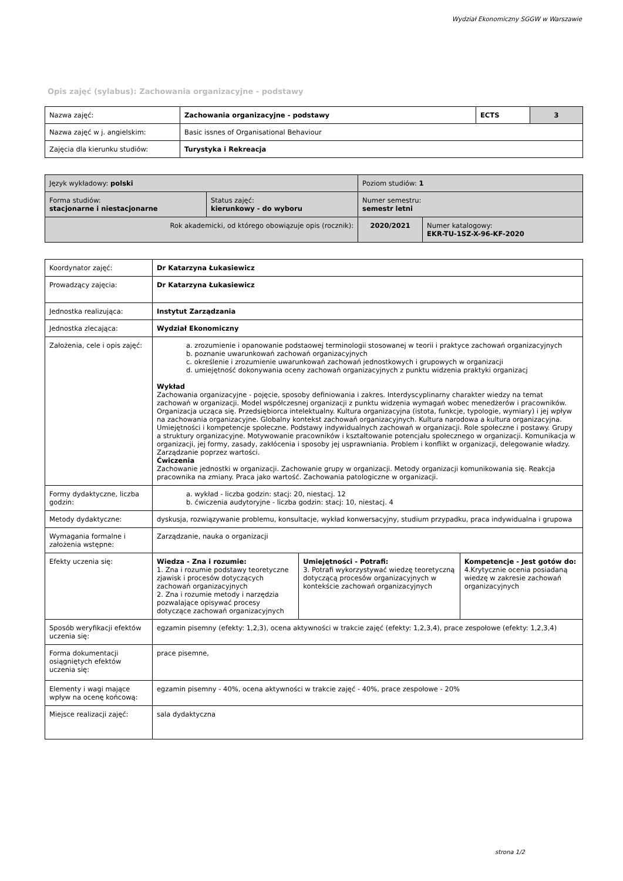Wydział Ekonomiczny SGGW w Warszawie
Opis zajęć (sylabus): Zachowania organizacyjne - podstawy
| Nazwa zajęć: | Zachowania organizacyjne - podstawy | ECTS | 3 |
| Nazwa zajęć w j. angielskim: | Basic issnes of Organisational Behaviour | | |
| Zajęcia dla kierunku studiów: | Turystyka i Rekreacja | | |
| Język wykładowy: polski | | Poziom studiów: 1 | |
| Forma studiów: stacjonarne i niestacjonarne | Status zajęć: kierunkowy - do wyboru | Numer semestru: semestr letni | |
| Rok akademicki, od którego obowiązuje opis (rocznik): | | 2020/2021 | Numer katalogowy: EKR-TU-1SZ-X-96-KF-2020 |
| Koordynator zajęć: | Dr Katarzyna Łukasiewicz | | |
| Prowadzący zajęcia: | Dr Katarzyna Łukasiewicz | | |
| Jednostka realizująca: | Instytut Zarządzania | | |
| Jednostka zlecająca: | Wydział Ekonomiczny | | |
| Założenia, cele i opis zajęć: | a. zrozumienie i opanowanie podstaowej terminologii stosowanej w teorii i praktyce zachowań organizacyjnych b. poznanie uwarunkowań zachowań organizacyjnych c. określenie i zrozumienie uwarunkowań zachowań jednostkowych i grupowych w organizacji d. umiejętność dokonywania oceny zachowań organizacyjnych z punktu widzenia praktyki organizacj Wykład Zachowania organizacyjne - pojęcie, sposoby definiowania i zakres. Interdyscyplinarny charakter wiedzy na temat zachowań w organizacji. Model współczesnej organizacji z punktu widzenia wymagań wobec menedżerów i pracowników. Organizacja ucząca się. Przedsiębiorca intelektualny. Kultura organizacyjna (istota, funkcje, typologie, wymiary) i jej wpływ na zachowania organizacyjne. Globalny kontekst zachowań organizacyjnych. Kultura narodowa a kultura organizacyjna. Umiejętności i kompetencje społeczne. Podstawy indywidualnych zachowań w organizacji. Role społeczne i postawy. Grupy a struktury organizacyjne. Motywowanie pracowników i kształtowanie potencjału społecznego w organizacji. Komunikacja w organizacji, jej formy, zasady, zakłócenia i sposoby jej usprawniania. Problem i konflikt w organizacji, delegowanie władzy. Zarządzanie poprzez wartości. Ćwiczenia Zachowanie jednostki w organizacji. Zachowanie grupy w organizacji. Metody organizacji komunikowania się. Reakcja pracownika na zmiany. Praca jako wartość. Zachowania patologiczne w organizacji. | | |
| Formy dydaktyczne, liczba godzin: | a. wykład - liczba godzin: stacj: 20, niestacj. 12 b. ćwiczenia audytoryjne - liczba godzin: stacj: 10, niestacj. 4 | | |
| Metody dydaktyczne: | dyskusja, rozwiązywanie problemu, konsultacje, wykład konwersacyjny, studium przypadku, praca indywidualna i grupowa | | |
| Wymagania formalne i założenia wstępne: | Zarządzanie, nauka o organizacji | | |
| Efekty uczenia się: | Wiedza - Zna i rozumie: 1. Zna i rozumie podstawy teoretyczne zjawisk i procesów dotyczących zachowań organizacyjnych 2. Zna i rozumie metody i narzędzia pozwalające opisywać procesy dotyczące zachowań organizacyjnych | Umiejętności - Potrafi: 3. Potrafi wykorzystywać wiedzę teoretyczną dotyczącą procesów organizacyjnych w kontekście zachowań organizacyjnych | Kompetencje - Jest gotów do: 4.Krytycznie ocenia posiadaną wiedzę w zakresie zachowań organizacyjnych |
| Sposób weryfikacji efektów uczenia się: | egzamin pisemny (efekty: 1,2,3), ocena aktywności w trakcie zajęć (efekty: 1,2,3,4), prace zespołowe (efekty: 1,2,3,4) | | |
| Forma dokumentacji osiągniętych efektów uczenia się: | prace pisemne, | | |
| Elementy i wagi mające wpływ na ocenę końcową: | egzamin pisemny - 40%, ocena aktywności w trakcie zajęć - 40%, prace zespołowe - 20% | | |
| Miejsce realizacji zajęć: | sala dydaktyczna | | |
strona 1/2